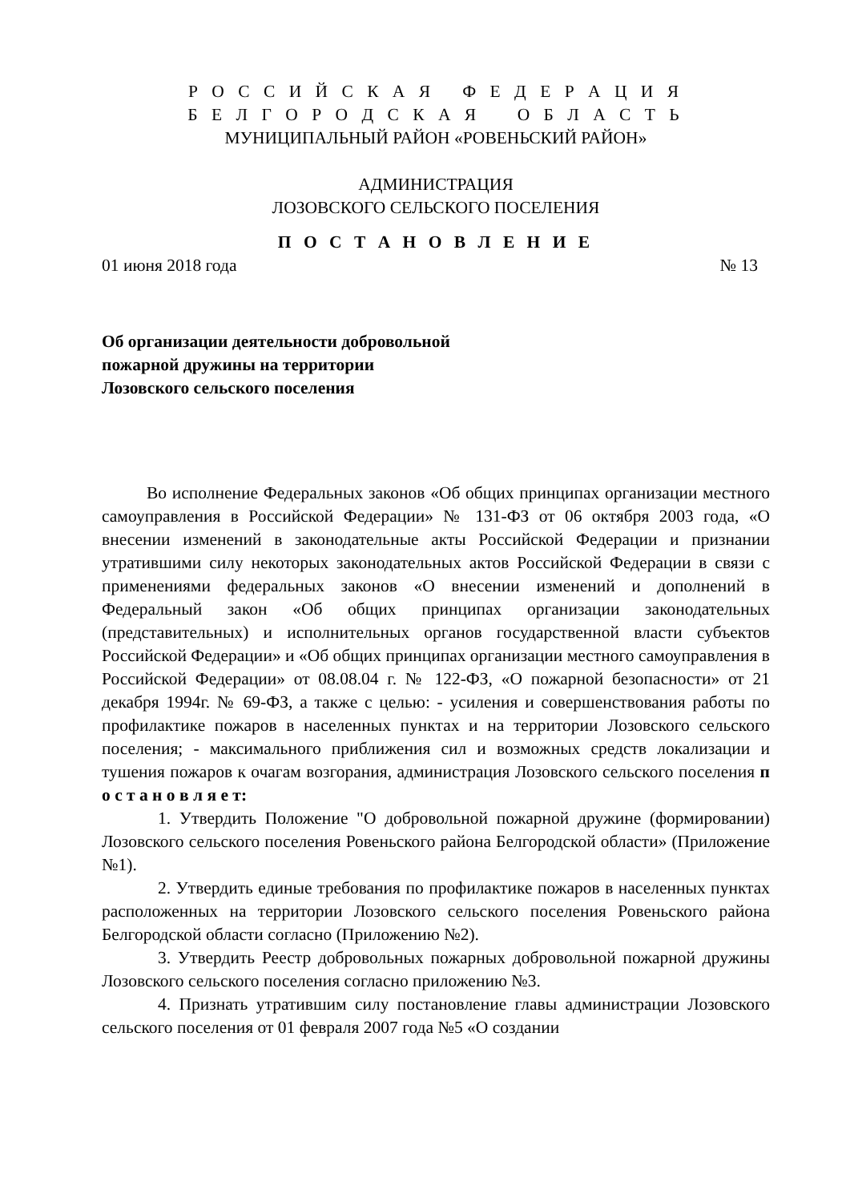Р О С С И Й С К А Я Ф Е Д Е Р А Ц И Я
Б Е Л Г О Р О Д С К А Я О Б Л А С Т Ь
МУНИЦИПАЛЬНЫЙ РАЙОН «РОВЕНЬСКИЙ РАЙОН»
АДМИНИСТРАЦИЯ
ЛОЗОВСКОГО СЕЛЬСКОГО ПОСЕЛЕНИЯ
П О С Т А Н О В Л Е Н И Е
01 июня 2018 года № 13
Об организации деятельности добровольной пожарной дружины на территории Лозовского сельского поселения
Во исполнение Федеральных законов «Об общих принципах организации местного самоуправления в Российской Федерации» № 131-ФЗ от 06 октября 2003 года, «О внесении изменений в законодательные акты Российской Федерации и признании утратившими силу некоторых законодательных актов Российской Федерации в связи с применениями федеральных законов «О внесении изменений и дополнений в Федеральный закон «Об общих принципах организации законодательных (представительных) и исполнительных органов государственной власти субъектов Российской Федерации» и «Об общих принципах организации местного самоуправления в Российской Федерации» от 08.08.04 г. № 122-ФЗ, «О пожарной безопасности» от 21 декабря 1994г. № 69-ФЗ, а также с целью: - усиления и совершенствования работы по профилактике пожаров в населенных пунктах и на территории Лозовского сельского поселения; - максимального приближения сил и возможных средств локализации и тушения пожаров к очагам возгорания, администрация Лозовского сельского поселения п о с т а н о в л я е т:
1. Утвердить Положение "О добровольной пожарной дружине (формировании) Лозовского сельского поселения Ровеньского района Белгородской области» (Приложение №1).
2. Утвердить единые требования по профилактике пожаров в населенных пунктах расположенных на территории Лозовского сельского поселения Ровеньского района Белгородской области согласно (Приложению №2).
3. Утвердить Реестр добровольных пожарных добровольной пожарной дружины Лозовского сельского поселения согласно приложению №3.
4. Признать утратившим силу постановление главы администрации Лозовского сельского поселения от 01 февраля 2007 года №5 «О создании